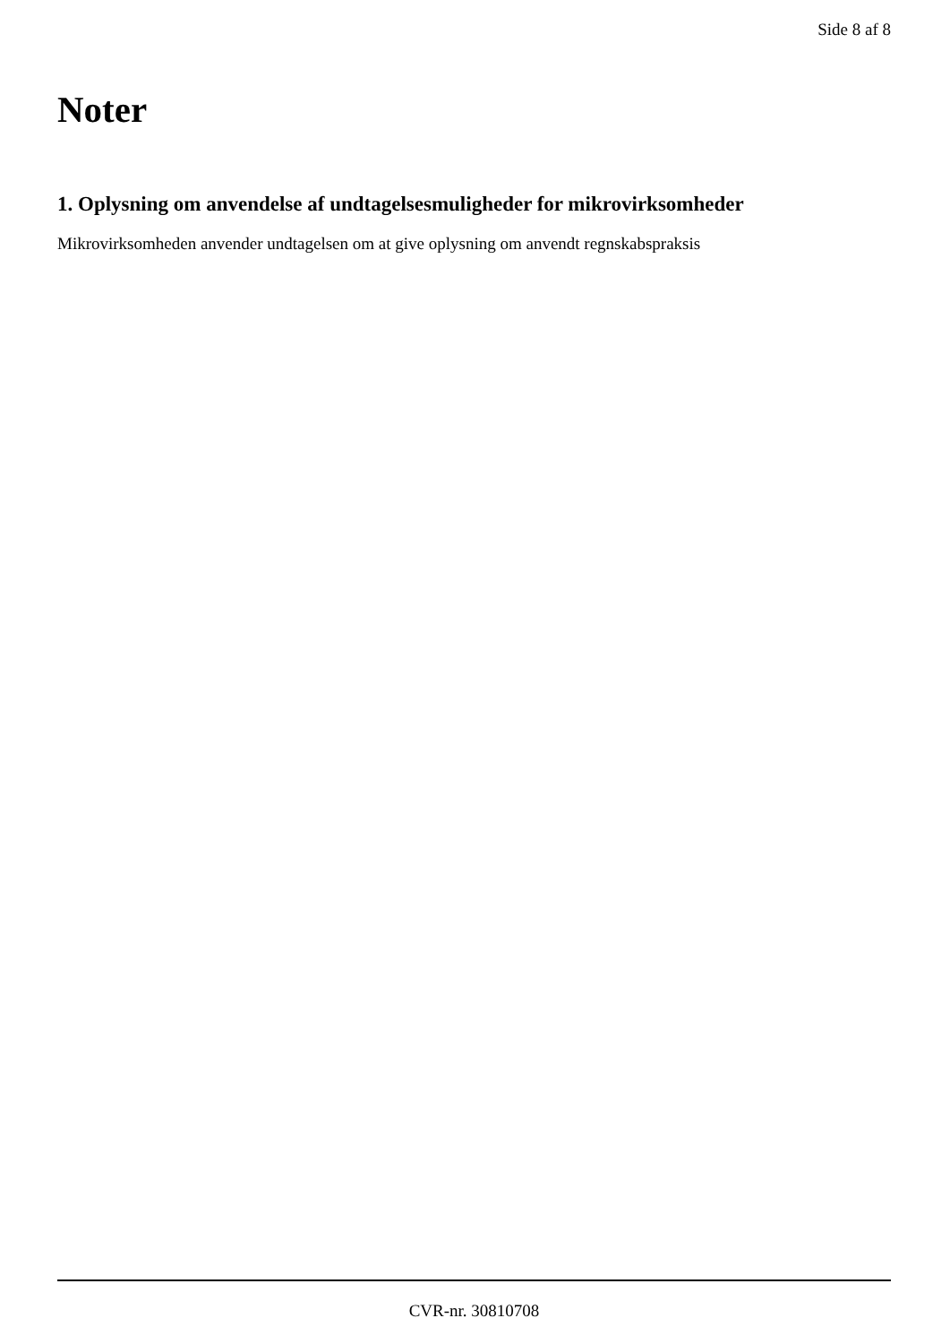Side 8 af 8
Noter
1. Oplysning om anvendelse af undtagelsesmuligheder for mikrovirksomheder
Mikrovirksomheden anvender undtagelsen om at give oplysning om anvendt regnskabspraksis
CVR-nr. 30810708